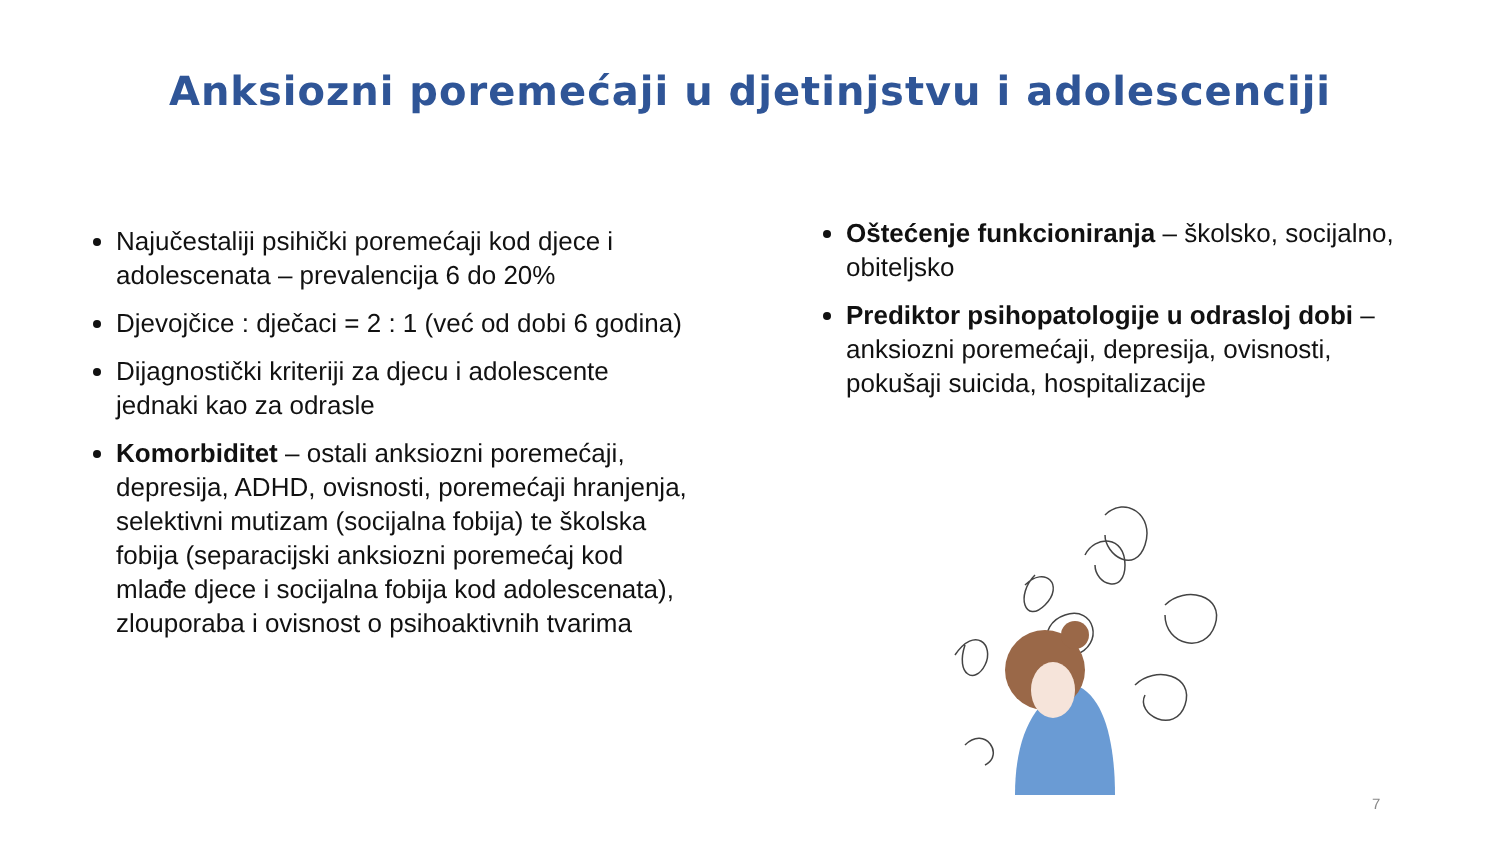Anksiozni poremećaji u djetinjstvu i adolescenciji
Najučestaliji psihički poremećaji kod djece i adolescenata – prevalencija 6 do 20%
Djevojčice : dječaci = 2 : 1 (već od dobi 6 godina)
Dijagnostički kriteriji za djecu i adolescente jednaki kao za odrasle
Komorbiditet – ostali anksiozni poremećaji, depresija, ADHD, ovisnosti, poremećaji hranjenja, selektivni mutizam (socijalna fobija) te školska fobija (separacijski anksiozni poremećaj kod mlađe djece i socijalna fobija kod adolescenata), zlouporaba i ovisnost o psihoaktivnih tvarima
Oštećenje funkcioniranja – školsko, socijalno, obiteljsko
Prediktor psihopatologije u odrasloj dobi – anksiozni poremećaji, depresija, ovisnosti, pokušaji suicida, hospitalizacije
7